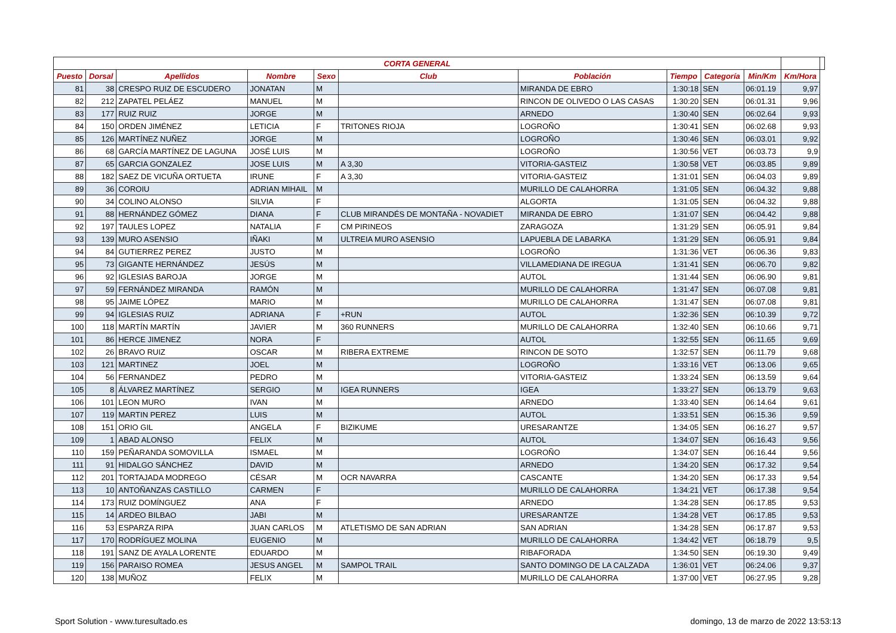| CORTA GENERAL | | | | | | | | | | | |
| --- | --- | --- | --- | --- | --- | --- | --- | --- | --- | --- | --- |
| Puesto | Dorsal | Apellidos | Nombre | Sexo | Club | Población | Tiempo | Categoría | Min/Km | Km/Hora | |
| 81 | 38 | CRESPO RUIZ DE ESCUDERO | JONATAN | M | | MIRANDA DE EBRO | 1:30:18 | SEN | 06:01.19 | 9,97 | |
| 82 | 212 | ZAPATEL PELÁEZ | MANUEL | M | | RINCON DE OLIVEDO O LAS CASAS | 1:30:20 | SEN | 06:01.31 | 9,96 | |
| 83 | 177 | RUIZ RUIZ | JORGE | M | | ARNEDO | 1:30:40 | SEN | 06:02.64 | 9,93 | |
| 84 | 150 | ORDEN JIMÉNEZ | LETICIA | F | TRITONES RIOJA | LOGROÑO | 1:30:41 | SEN | 06:02.68 | 9,93 | |
| 85 | 126 | MARTÍNEZ NUÑEZ | JORGE | M | | LOGROÑO | 1:30:46 | SEN | 06:03.01 | 9,92 | |
| 86 | 68 | GARCÍA MARTÍNEZ DE LAGUNA | JOSÉ LUIS | M | | LOGROÑO | 1:30:56 | VET | 06:03.73 | 9,9 | |
| 87 | 65 | GARCIA GONZALEZ | JOSE LUIS | M | A 3,30 | VITORIA-GASTEIZ | 1:30:58 | VET | 06:03.85 | 9,89 | |
| 88 | 182 | SAEZ DE VICUÑA ORTUETA | IRUNE | F | A 3,30 | VITORIA-GASTEIZ | 1:31:01 | SEN | 06:04.03 | 9,89 | |
| 89 | 36 | COROIU | ADRIAN MIHAIL | M | | MURILLO DE CALAHORRA | 1:31:05 | SEN | 06:04.32 | 9,88 | |
| 90 | 34 | COLINO ALONSO | SILVIA | F | | ALGORTA | 1:31:05 | SEN | 06:04.32 | 9,88 | |
| 91 | 88 | HERNÁNDEZ GÓMEZ | DIANA | F | CLUB MIRANDÉS DE MONTAÑA - NOVADIET | MIRANDA DE EBRO | 1:31:07 | SEN | 06:04.42 | 9,88 | |
| 92 | 197 | TAULES LOPEZ | NATALIA | F | CM PIRINEOS | ZARAGOZA | 1:31:29 | SEN | 06:05.91 | 9,84 | |
| 93 | 139 | MURO ASENSIO | IÑAKI | M | ULTREIA MURO ASENSIO | LAPUEBLA DE LABARKA | 1:31:29 | SEN | 06:05.91 | 9,84 | |
| 94 | 84 | GUTIERREZ PEREZ | JUSTO | M | | LOGROÑO | 1:31:36 | VET | 06:06.36 | 9,83 | |
| 95 | 73 | GIGANTE HERNÁNDEZ | JESÚS | M | | VILLAMEDIANA DE IREGUA | 1:31:41 | SEN | 06:06.70 | 9,82 | |
| 96 | 92 | IGLESIAS BAROJA | JORGE | M | | AUTOL | 1:31:44 | SEN | 06:06.90 | 9,81 | |
| 97 | 59 | FERNÁNDEZ MIRANDA | RAMÓN | M | | MURILLO DE CALAHORRA | 1:31:47 | SEN | 06:07.08 | 9,81 | |
| 98 | 95 | JAIME LÓPEZ | MARIO | M | | MURILLO DE CALAHORRA | 1:31:47 | SEN | 06:07.08 | 9,81 | |
| 99 | 94 | IGLESIAS RUIZ | ADRIANA | F | +RUN | AUTOL | 1:32:36 | SEN | 06:10.39 | 9,72 | |
| 100 | 118 | MARTÍN MARTÍN | JAVIER | M | 360 RUNNERS | MURILLO DE CALAHORRA | 1:32:40 | SEN | 06:10.66 | 9,71 | |
| 101 | 86 | HERCE JIMENEZ | NORA | F | | AUTOL | 1:32:55 | SEN | 06:11.65 | 9,69 | |
| 102 | 26 | BRAVO RUIZ | OSCAR | M | RIBERA EXTREME | RINCON DE SOTO | 1:32:57 | SEN | 06:11.79 | 9,68 | |
| 103 | 121 | MARTINEZ | JOEL | M | | LOGROÑO | 1:33:16 | VET | 06:13.06 | 9,65 | |
| 104 | 56 | FERNANDEZ | PEDRO | M | | VITORIA-GASTEIZ | 1:33:24 | SEN | 06:13.59 | 9,64 | |
| 105 | 8 | ÁLVAREZ MARTÍNEZ | SERGIO | M | IGEA RUNNERS | IGEA | 1:33:27 | SEN | 06:13.79 | 9,63 | |
| 106 | 101 | LEON MURO | IVAN | M | | ARNEDO | 1:33:40 | SEN | 06:14.64 | 9,61 | |
| 107 | 119 | MARTIN PEREZ | LUIS | M | | AUTOL | 1:33:51 | SEN | 06:15.36 | 9,59 | |
| 108 | 151 | ORIO GIL | ANGELA | F | BIZIKUME | URESARANTZE | 1:34:05 | SEN | 06:16.27 | 9,57 | |
| 109 | 1 | ABAD ALONSO | FELIX | M | | AUTOL | 1:34:07 | SEN | 06:16.43 | 9,56 | |
| 110 | 159 | PEÑARANDA SOMOVILLA | ISMAEL | M | | LOGROÑO | 1:34:07 | SEN | 06:16.44 | 9,56 | |
| 111 | 91 | HIDALGO SÁNCHEZ | DAVID | M | | ARNEDO | 1:34:20 | SEN | 06:17.32 | 9,54 | |
| 112 | 201 | TORTAJADA MODREGO | CÉSAR | M | OCR NAVARRA | CASCANTE | 1:34:20 | SEN | 06:17.33 | 9,54 | |
| 113 | 10 | ANTOÑANZAS CASTILLO | CARMEN | F | | MURILLO DE CALAHORRA | 1:34:21 | VET | 06:17.38 | 9,54 | |
| 114 | 173 | RUIZ DOMÍNGUEZ | ANA | F | | ARNEDO | 1:34:28 | SEN | 06:17.85 | 9,53 | |
| 115 | 14 | ARDEO BILBAO | JABI | M | | URESARANTZE | 1:34:28 | VET | 06:17.85 | 9,53 | |
| 116 | 53 | ESPARZA RIPA | JUAN CARLOS | M | ATLETISMO DE SAN ADRIAN | SAN ADRIAN | 1:34:28 | SEN | 06:17.87 | 9,53 | |
| 117 | 170 | RODRÍGUEZ MOLINA | EUGENIO | M | | MURILLO DE CALAHORRA | 1:34:42 | VET | 06:18.79 | 9,5 | |
| 118 | 191 | SANZ DE AYALA LORENTE | EDUARDO | M | | RIBAFORADA | 1:34:50 | SEN | 06:19.30 | 9,49 | |
| 119 | 156 | PARAISO ROMEA | JESUS ANGEL | M | SAMPOL TRAIL | SANTO DOMINGO DE LA CALZADA | 1:36:01 | VET | 06:24.06 | 9,37 | |
| 120 | 138 | MUÑOZ | FELIX | M | | MURILLO DE CALAHORRA | 1:37:00 | VET | 06:27.95 | 9,28 | |
Sport Solution - www.turesultado.es domingo, 13 de marzo de 2022 13:53:13